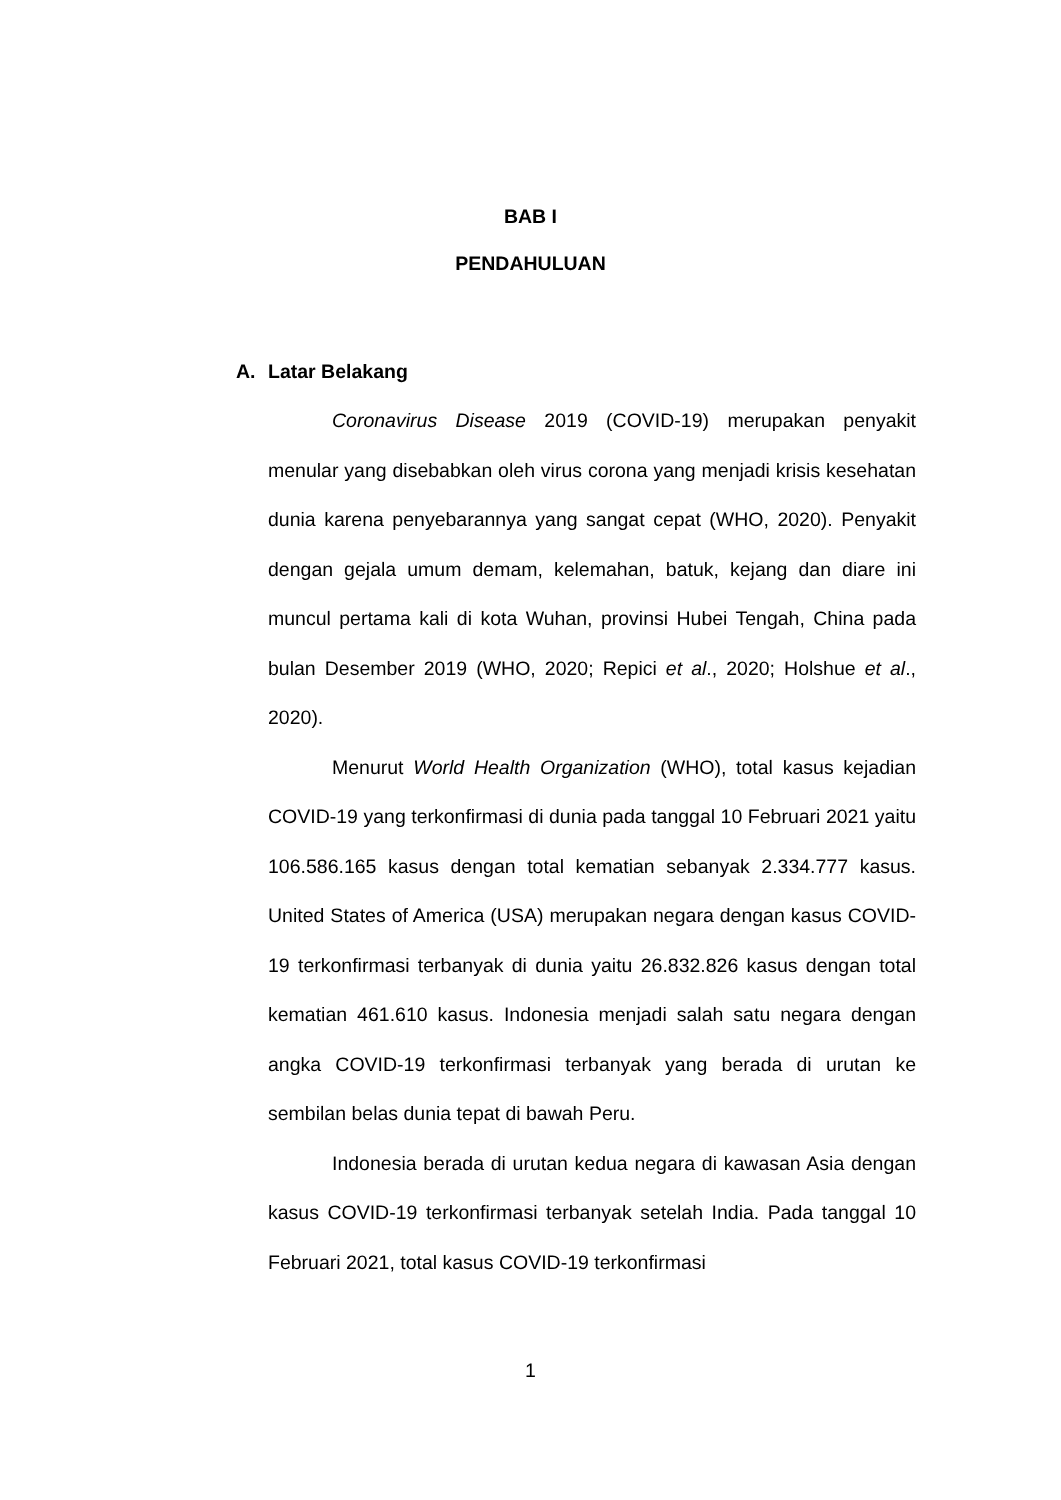BAB I
PENDAHULUAN
A. Latar Belakang
Coronavirus Disease 2019 (COVID-19) merupakan penyakit menular yang disebabkan oleh virus corona yang menjadi krisis kesehatan dunia karena penyebarannya yang sangat cepat (WHO, 2020). Penyakit dengan gejala umum demam, kelemahan, batuk, kejang dan diare ini muncul pertama kali di kota Wuhan, provinsi Hubei Tengah, China pada bulan Desember 2019 (WHO, 2020; Repici et al., 2020; Holshue et al., 2020).
Menurut World Health Organization (WHO), total kasus kejadian COVID-19 yang terkonfirmasi di dunia pada tanggal 10 Februari 2021 yaitu 106.586.165 kasus dengan total kematian sebanyak 2.334.777 kasus. United States of America (USA) merupakan negara dengan kasus COVID-19 terkonfirmasi terbanyak di dunia yaitu 26.832.826 kasus dengan total kematian 461.610 kasus. Indonesia menjadi salah satu negara dengan angka COVID-19 terkonfirmasi terbanyak yang berada di urutan ke sembilan belas dunia tepat di bawah Peru.
Indonesia berada di urutan kedua negara di kawasan Asia dengan kasus COVID-19 terkonfirmasi terbanyak setelah India. Pada tanggal 10 Februari 2021, total kasus COVID-19 terkonfirmasi
1